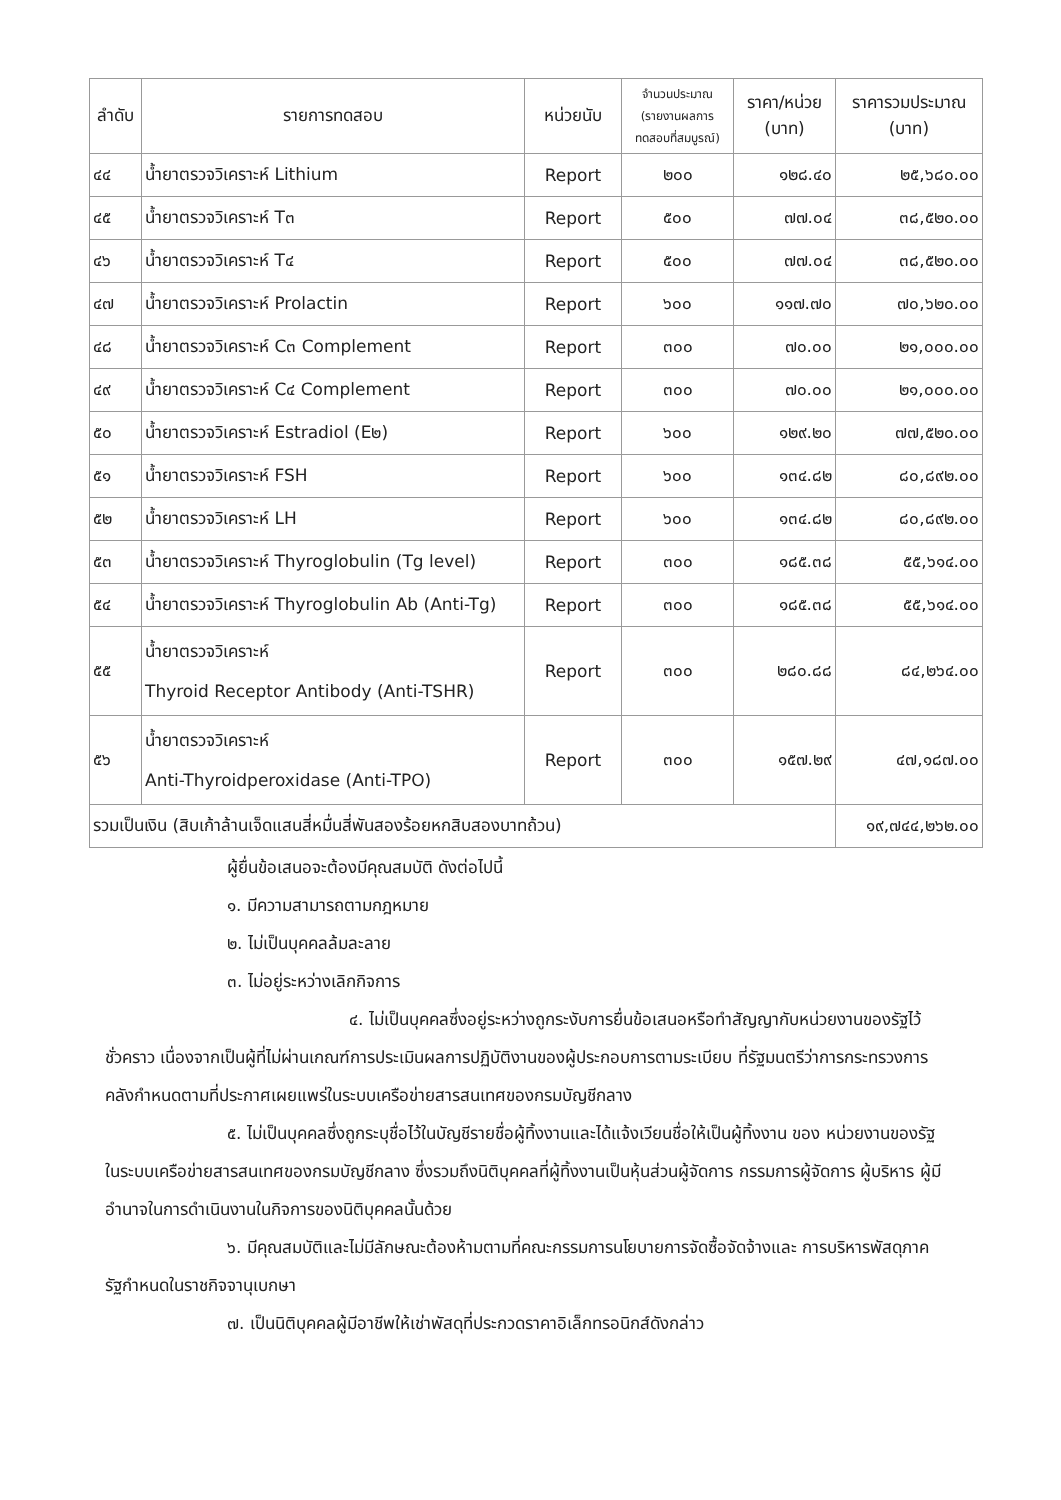| ลำดับ | รายการทดสอบ | หน่วยนับ | จำนวนประมาณ (รายงานผลการ ทดสอบที่สมบูรณ์) | ราคา/หน่วย (บาท) | ราคารวมประมาณ (บาท) |
| --- | --- | --- | --- | --- | --- |
| ๔๔ | น้ำยาตรวจวิเคราะห์ Lithium | Report | ๒๐๐ | ๑๒๘.๔๐ | ๒๕,๖๘๐.๐๐ |
| ๔๕ | น้ำยาตรวจวิเคราะห์ T๓ | Report | ๕๐๐ | ๗๗.๐๔ | ๓๘,๕๒๐.๐๐ |
| ๔๖ | น้ำยาตรวจวิเคราะห์ T๔ | Report | ๕๐๐ | ๗๗.๐๔ | ๓๘,๕๒๐.๐๐ |
| ๔๗ | น้ำยาตรวจวิเคราะห์ Prolactin | Report | ๖๐๐ | ๑๑๗.๗๐ | ๗๐,๖๒๐.๐๐ |
| ๔๘ | น้ำยาตรวจวิเคราะห์ C๓ Complement | Report | ๓๐๐ | ๗๐.๐๐ | ๒๑,๐๐๐.๐๐ |
| ๔๙ | น้ำยาตรวจวิเคราะห์ C๔ Complement | Report | ๓๐๐ | ๗๐.๐๐ | ๒๑,๐๐๐.๐๐ |
| ๕๐ | น้ำยาตรวจวิเคราะห์ Estradiol (E๒) | Report | ๖๐๐ | ๑๒๙.๒๐ | ๗๗,๕๒๐.๐๐ |
| ๕๑ | น้ำยาตรวจวิเคราะห์ FSH | Report | ๖๐๐ | ๑๓๔.๘๒ | ๘๐,๘๙๒.๐๐ |
| ๕๒ | น้ำยาตรวจวิเคราะห์ LH | Report | ๖๐๐ | ๑๓๔.๘๒ | ๘๐,๘๙๒.๐๐ |
| ๕๓ | น้ำยาตรวจวิเคราะห์ Thyroglobulin (Tg level) | Report | ๓๐๐ | ๑๘๕.๓๘ | ๕๕,๖๑๔.๐๐ |
| ๕๔ | น้ำยาตรวจวิเคราะห์ Thyroglobulin Ab (Anti-Tg) | Report | ๓๐๐ | ๑๘๕.๓๘ | ๕๕,๖๑๔.๐๐ |
| ๕๕ | น้ำยาตรวจวิเคราะห์ Thyroid Receptor Antibody (Anti-TSHR) | Report | ๓๐๐ | ๒๘๐.๘๘ | ๘๔,๒๖๔.๐๐ |
| ๕๖ | น้ำยาตรวจวิเคราะห์ Anti-Thyroidperoxidase (Anti-TPO) | Report | ๓๐๐ | ๑๕๗.๒๙ | ๔๗,๑๘๗.๐๐ |
| รวมเป็นเงิน (สิบเก้าล้านเจ็ดแสนสี่หมื่นสี่พันสองร้อยหกสิบสองบาทถ้วน) | | | | | ๑๙,๗๔๔,๒๖๒.๐๐ |
ผู้ยื่นข้อเสนอจะต้องมีคุณสมบัติ ดังต่อไปนี้
๑. มีความสามารถตามกฎหมาย
๒. ไม่เป็นบุคคลล้มละลาย
๓. ไม่อยู่ระหว่างเลิกกิจการ
๔. ไม่เป็นบุคคลซึ่งอยู่ระหว่างถูกระงับการยื่นข้อเสนอหรือทำสัญญากับหน่วยงานของรัฐไว้ชั่วคราว เนื่องจากเป็นผู้ที่ไม่ผ่านเกณฑ์การประเมินผลการปฏิบัติงานของผู้ประกอบการตามระเบียบ ที่รัฐมนตรีว่าการกระทรวงการคลังกำหนดตามที่ประกาศเผยแพร่ในระบบเครือข่ายสารสนเทศของกรมบัญชีกลาง
๕. ไม่เป็นบุคคลซึ่งถูกระบุชื่อไว้ในบัญชีรายชื่อผู้ทิ้งงานและได้แจ้งเวียนชื่อให้เป็นผู้ทิ้งงาน ของ หน่วยงานของรัฐในระบบเครือข่ายสารสนเทศของกรมบัญชีกลาง ซึ่งรวมถึงนิติบุคคลที่ผู้ทิ้งงานเป็นหุ้นส่วนผู้จัดการ กรรมการผู้จัดการ ผู้บริหาร ผู้มีอำนาจในการดำเนินงานในกิจการของนิติบุคคลนั้นด้วย
๖. มีคุณสมบัติและไม่มีลักษณะต้องห้ามตามที่คณะกรรมการนโยบายการจัดซื้อจัดจ้างและ การบริหารพัสดุภาครัฐกำหนดในราชกิจจานุเบกษา
๗. เป็นนิติบุคคลผู้มีอาชีพให้เช่าพัสดุที่ประกวดราคาอิเล็กทรอนิกส์ดังกล่าว